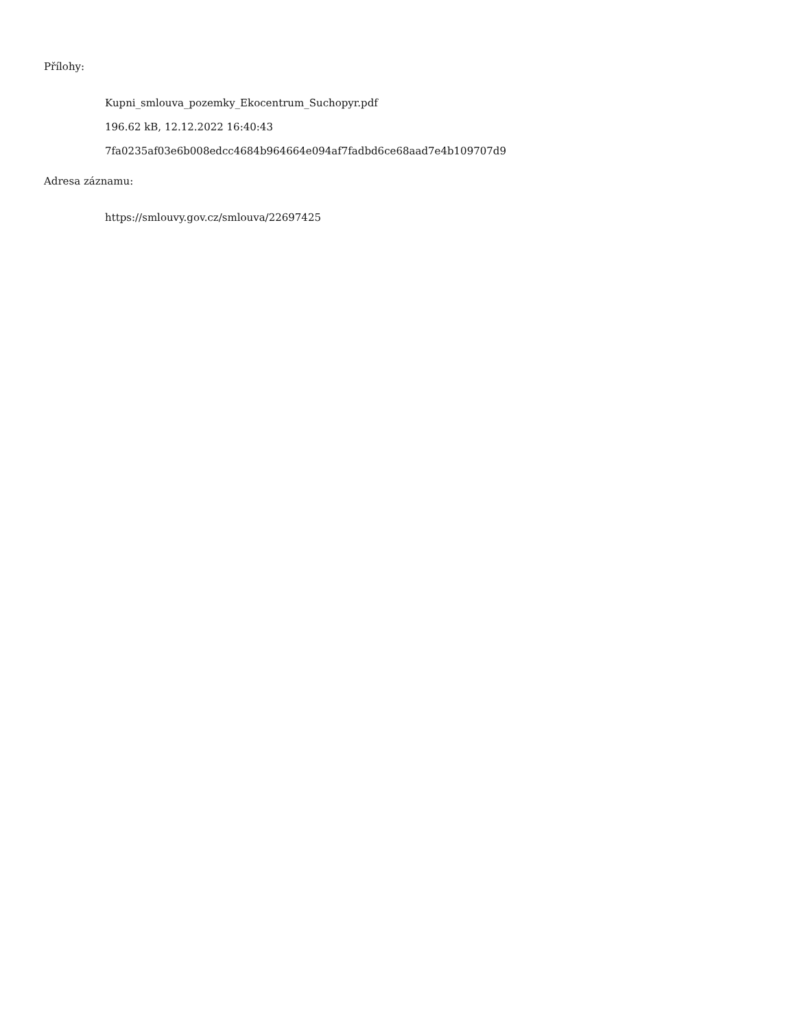Přílohy:
Kupni_smlouva_pozemky_Ekocentrum_Suchopyr.pdf
196.62 kB, 12.12.2022 16:40:43
7fa0235af03e6b008edcc4684b964664e094af7fadbd6ce68aad7e4b109707d9
Adresa záznamu:
https://smlouvy.gov.cz/smlouva/22697425